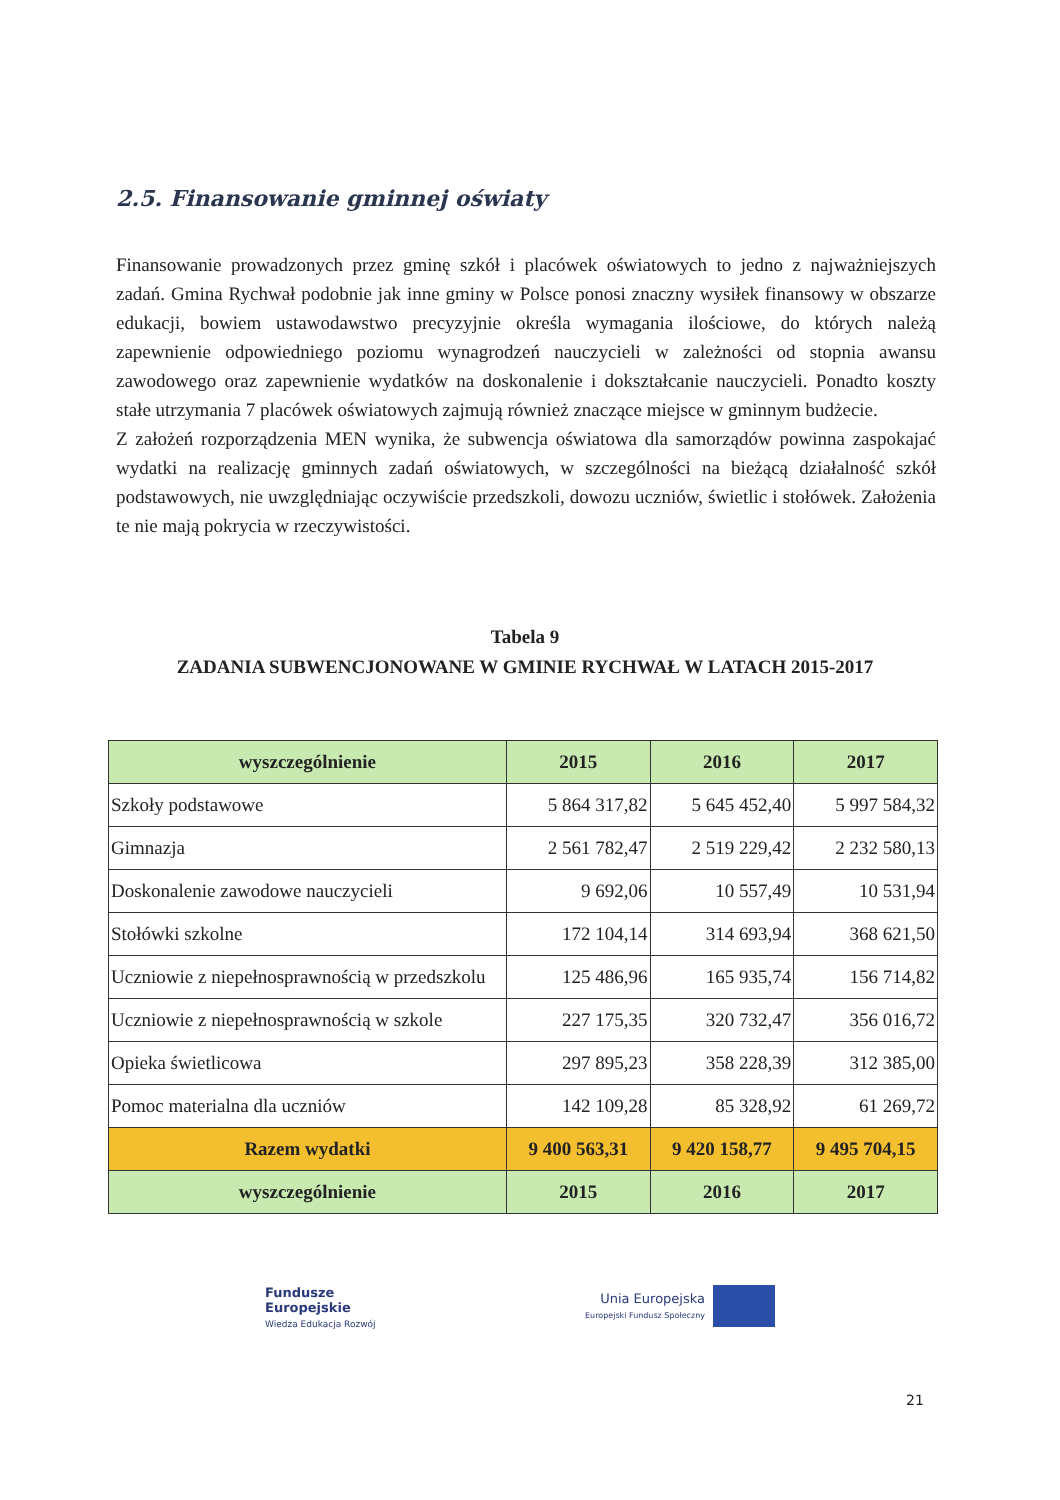2.5. Finansowanie gminnej oświaty
Finansowanie prowadzonych przez gminę szkół i placówek oświatowych to jedno z najważniejszych zadań. Gmina Rychwał podobnie jak inne gminy w Polsce ponosi znaczny wysiłek finansowy w obszarze edukacji, bowiem ustawodawstwo precyzyjnie określa wymagania ilościowe, do których należą zapewnienie odpowiedniego poziomu wynagrodzeń nauczycieli w zależności od stopnia awansu zawodowego oraz zapewnienie wydatków na doskonalenie i dokształcanie nauczycieli. Ponadto koszty stałe utrzymania 7 placówek oświatowych zajmują również znaczące miejsce w gminnym budżecie.
Z założeń rozporządzenia MEN wynika, że subwencja oświatowa dla samorządów powinna zaspokajać wydatki na realizację gminnych zadań oświatowych, w szczególności na bieżącą działalność szkół podstawowych, nie uwzględniając oczywiście przedszkoli, dowozu uczniów, świetlic i stołówek. Założenia te nie mają pokrycia w rzeczywistości.
Tabela 9
ZADANIA SUBWENCJONOWANE W GMINIE RYCHWAŁ W LATACH 2015-2017
| wyszczególnienie | 2015 | 2016 | 2017 |
| --- | --- | --- | --- |
| Szkoły podstawowe | 5 864 317,82 | 5 645 452,40 | 5 997 584,32 |
| Gimnazja | 2 561 782,47 | 2 519 229,42 | 2 232 580,13 |
| Doskonalenie zawodowe nauczycieli | 9 692,06 | 10 557,49 | 10 531,94 |
| Stołówki szkolne | 172 104,14 | 314 693,94 | 368 621,50 |
| Uczniowie z niepełnosprawnością w przedszkolu | 125 486,96 | 165 935,74 | 156 714,82 |
| Uczniowie z niepełnosprawnością w szkole | 227 175,35 | 320 732,47 | 356 016,72 |
| Opieka świetlicowa | 297 895,23 | 358 228,39 | 312 385,00 |
| Pomoc materialna dla uczniów | 142 109,28 | 85 328,92 | 61 269,72 |
| Razem wydatki | 9 400 563,31 | 9 420 158,77 | 9 495 704,15 |
| wyszczególnienie | 2015 | 2016 | 2017 |
Fundusze
Europejskie
Wiedza Edukacja Rozwój
Unia Europejska
Europejski Fundusz Społeczny
21